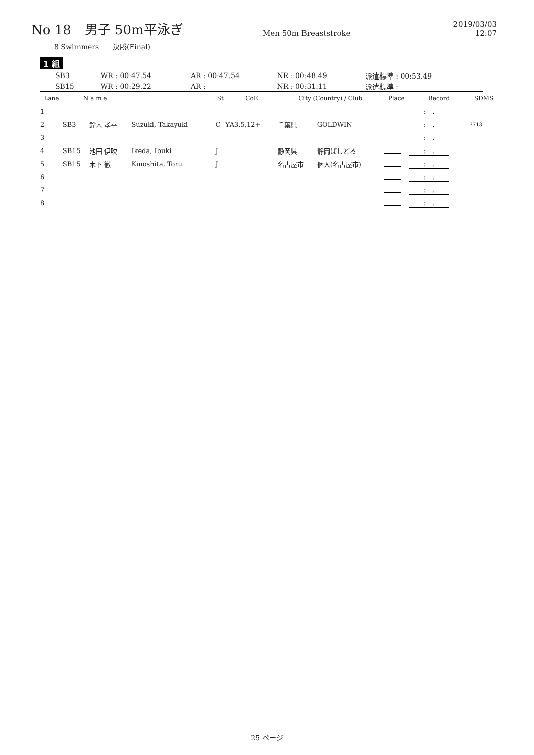No 18　男子 50m平泳ぎ
Men 50m Breaststroke
2019/03/03 12:07
8 Swimmers　　決勝(Final)
1 組
| SB3 | WR : 00:47.54 | AR : 00:47.54 | NR : 00:48.49 | 派遣標準 : 00:53.49 |
| SB15 | WR : 00:29.22 | AR : | NR : 00:31.11 | 派遣標準 : |
| Lane | N a m e | | | St | CoE | City (Country) / Club | | Place | Record | SDMS |
| --- | --- | --- | --- | --- | --- | --- | --- | --- | --- | --- |
| 1 | | | | | | | | | : . | |
| 2 | SB3 | 鈴木 孝幸 | Suzuki, Takayuki | C | YA3,5,12+ | 千葉県 | GOLDWIN | | : . | 3713 |
| 3 | | | | | | | | | : . | |
| 4 | SB15 | 池田 伊吹 | Ikeda, Ibuki | J | | 静岡県 | 静岡ぱしどる | | : . | |
| 5 | SB15 | 木下 徹 | Kinoshita, Toru | J | | 名古屋市 | 個人(名古屋市) | | : . | |
| 6 | | | | | | | | | : . | |
| 7 | | | | | | | | | : . | |
| 8 | | | | | | | | | : . | |
25 ページ